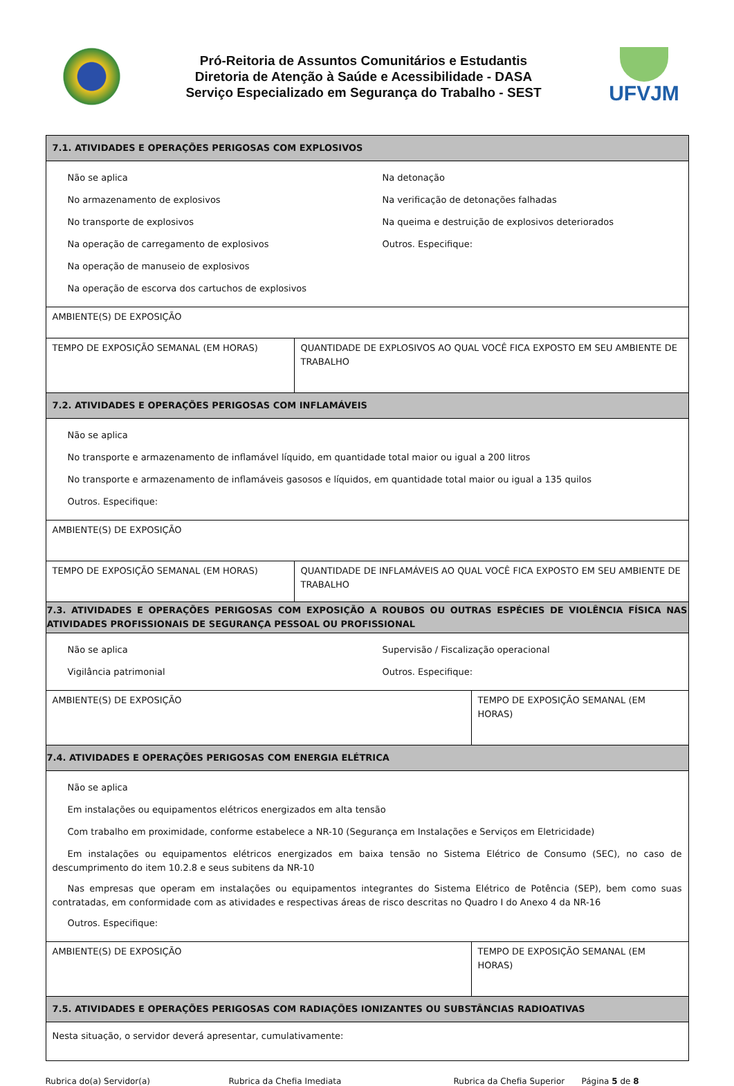Pró-Reitoria de Assuntos Comunitários e Estudantis
Diretoria de Atenção à Saúde e Acessibilidade - DASA
Serviço Especializado em Segurança do Trabalho - SEST
UFVJM
| 7.1. ATIVIDADES E OPERAÇÕES PERIGOSAS COM EXPLOSIVOS | |
| Não se aplica No armazenamento de explosivos No transporte de explosivos Na operação de carregamento de explosivos Na operação de manuseio de explosivos Na operação de escorva dos cartuchos de explosivos Na detonação Na verificação de detonações falhadas Na queima e destruição de explosivos deteriorados Outros. Especifique: | |
| AMBIENTE(S) DE EXPOSIÇÃO | |
| TEMPO DE EXPOSIÇÃO SEMANAL (EM HORAS) | QUANTIDADE DE EXPLOSIVOS AO QUAL VOCÊ FICA EXPOSTO EM SEU AMBIENTE DE TRABALHO |
| 7.2. ATIVIDADES E OPERAÇÕES PERIGOSAS COM INFLAMÁVEIS | |
| Não se aplica No transporte e armazenamento de inflamável líquido, em quantidade total maior ou igual a 200 litros No transporte e armazenamento de inflamáveis gasosos e líquidos, em quantidade total maior ou igual a 135 quilos Outros. Especifique: | |
| AMBIENTE(S) DE EXPOSIÇÃO | |
| TEMPO DE EXPOSIÇÃO SEMANAL (EM HORAS) | QUANTIDADE DE INFLAMÁVEIS AO QUAL VOCÊ FICA EXPOSTO EM SEU AMBIENTE DE TRABALHO |
| 7.3. ATIVIDADES E OPERAÇÕES PERIGOSAS COM EXPOSIÇÃO A ROUBOS OU OUTRAS ESPÉCIES DE VIOLÊNCIA FÍSICA NAS ATIVIDADES PROFISSIONAIS DE SEGURANÇA PESSOAL OU PROFISSIONAL | |
| Não se aplica Vigilância patrimonial Supervisão / Fiscalização operacional Outros. Especifique: | |
| AMBIENTE(S) DE EXPOSIÇÃO | TEMPO DE EXPOSIÇÃO SEMANAL (EM HORAS) |
| 7.4. ATIVIDADES E OPERAÇÕES PERIGOSAS COM ENERGIA ELÉTRICA | |
| Não se aplica Em instalações ou equipamentos elétricos energizados em alta tensão Com trabalho em proximidade, conforme estabelece a NR-10 (Segurança em Instalações e Serviços em Eletricidade) Em instalações ou equipamentos elétricos energizados em baixa tensão no Sistema Elétrico de Consumo (SEC), no caso de descumprimento do item 10.2.8 e seus subitens da NR-10 Nas empresas que operam em instalações ou equipamentos integrantes do Sistema Elétrico de Potência (SEP), bem como suas contratadas, em conformidade com as atividades e respectivas áreas de risco descritas no Quadro I do Anexo 4 da NR-16 Outros. Especifique: | |
| AMBIENTE(S) DE EXPOSIÇÃO | TEMPO DE EXPOSIÇÃO SEMANAL (EM HORAS) |
| 7.5. ATIVIDADES E OPERAÇÕES PERIGOSAS COM RADIAÇÕES IONIZANTES OU SUBSTÂNCIAS RADIOATIVAS | |
| Nesta situação, o servidor deverá apresentar, cumulativamente: | |
Rubrica do(a) Servidor(a) Rubrica da Chefia Imediata Rubrica da Chefia Superior Página 5 de 8